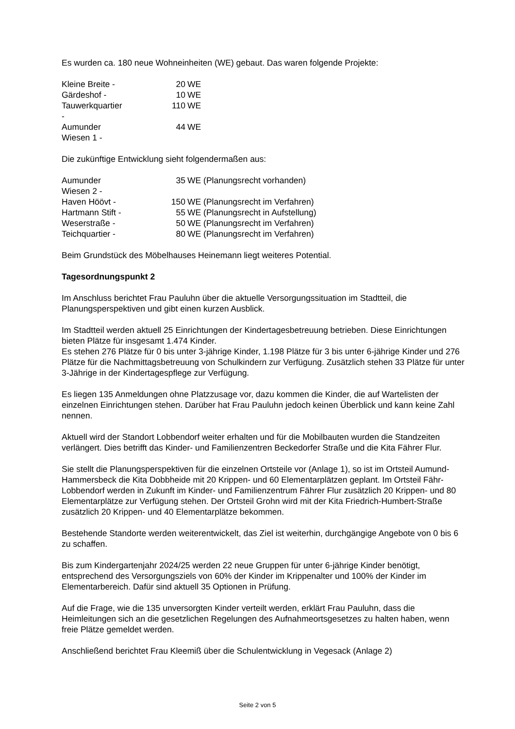Es wurden ca. 180 neue Wohneinheiten (WE) gebaut. Das waren folgende Projekte:
| Kleine Breite - | 20 | WE |
| Gärdeshof - | 10 | WE |
| Tauwerkquartier - | 110 | WE |
| Aumunder Wiesen 1 - | 44 | WE |
Die zukünftige Entwicklung sieht folgendermaßen aus:
| Aumunder Wiesen 2 - | 35 | WE (Planungsrecht vorhanden) |
| Haven Höövt - | 150 | WE (Planungsrecht im Verfahren) |
| Hartmann Stift - | 55 | WE (Planungsrecht in Aufstellung) |
| Weserstraße - | 50 | WE (Planungsrecht im Verfahren) |
| Teichquartier - | 80 | WE (Planungsrecht im Verfahren) |
Beim Grundstück des Möbelhauses Heinemann liegt weiteres Potential.
Tagesordnungspunkt 2
Im Anschluss berichtet Frau Pauluhn über die aktuelle Versorgungssituation im Stadtteil, die Planungsperspektiven und gibt einen kurzen Ausblick.
Im Stadtteil werden aktuell 25 Einrichtungen der Kindertagesbetreuung betrieben. Diese Einrichtungen bieten Plätze für insgesamt 1.474 Kinder.
Es stehen 276 Plätze für 0 bis unter 3-jährige Kinder, 1.198 Plätze für 3 bis unter 6-jährige Kinder und 276 Plätze für die Nachmittagsbetreuung von Schulkindern zur Verfügung. Zusätzlich stehen 33 Plätze für unter 3-Jährige in der Kindertagespflege zur Verfügung.
Es liegen 135 Anmeldungen ohne Platzzusage vor, dazu kommen die Kinder, die auf Wartelisten der einzelnen Einrichtungen stehen. Darüber hat Frau Pauluhn jedoch keinen Überblick und kann keine Zahl nennen.
Aktuell wird der Standort Lobbendorf weiter erhalten und für die Mobilbauten wurden die Standzeiten verlängert. Dies betrifft das Kinder- und Familienzentren Beckedorfer Straße und die Kita Fährer Flur.
Sie stellt die Planungsperspektiven für die einzelnen Ortsteile vor (Anlage 1), so ist im Ortsteil Aumund-Hammersbeck die Kita Dobbheide mit 20 Krippen- und 60 Elementarplätzen geplant. Im Ortsteil Fähr-Lobbendorf werden in Zukunft im Kinder- und Familienzentrum Fährer Flur zusätzlich 20 Krippen- und 80 Elementarplätze zur Verfügung stehen. Der Ortsteil Grohn wird mit der Kita Friedrich-Humbert-Straße zusätzlich 20 Krippen- und 40 Elementarplätze bekommen.
Bestehende Standorte werden weiterentwickelt, das Ziel ist weiterhin, durchgängige Angebote von 0 bis 6 zu schaffen.
Bis zum Kindergartenjahr 2024/25 werden 22 neue Gruppen für unter 6-jährige Kinder benötigt, entsprechend des Versorgungsziels von 60% der Kinder im Krippenalter und 100% der Kinder im Elementarbereich. Dafür sind aktuell 35 Optionen in Prüfung.
Auf die Frage, wie die 135 unversorgten Kinder verteilt werden, erklärt Frau Pauluhn, dass die Heimleitungen sich an die gesetzlichen Regelungen des Aufnahmeortsgesetzes zu halten haben, wenn freie Plätze gemeldet werden.
Anschließend berichtet Frau Kleemiß über die Schulentwicklung in Vegesack (Anlage 2)
Seite 2 von 5